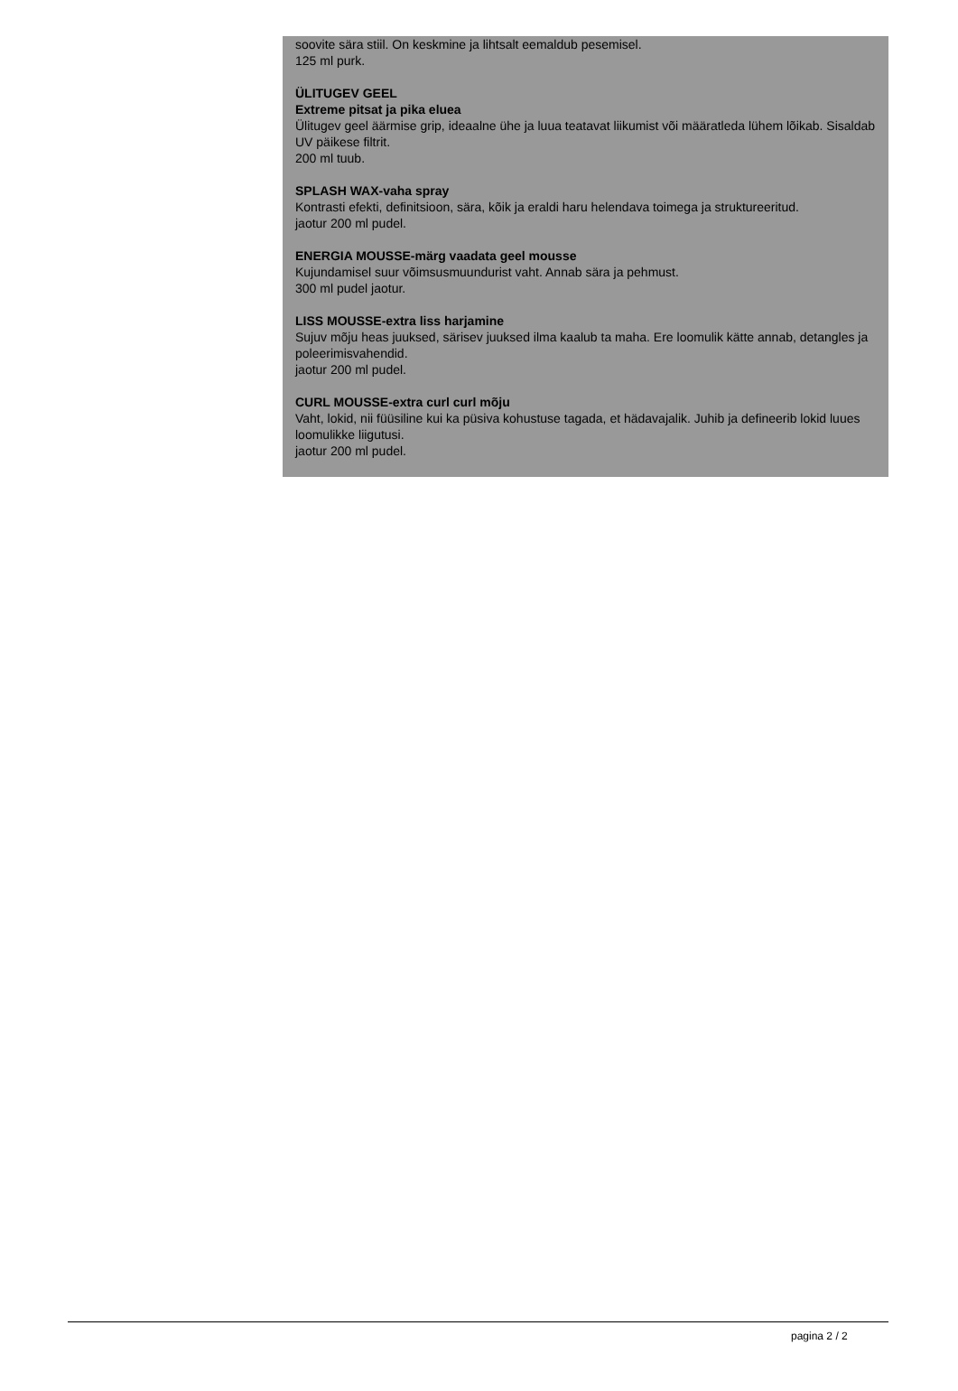soovite sära stiil. On keskmine ja lihtsalt eemaldub pesemisel.
125 ml purk.
ÜLITUGEV GEEL
Extreme pitsat ja pika eluea
Ülitugev geel äärmise grip, ideaalne ühe ja luua teatavat liikumist või määratleda lühem lõikab. Sisaldab UV päikese filtrit.
200 ml tuub.
SPLASH WAX-vaha spray
Kontrasti efekti, definitsioon, sära, kõik ja eraldi haru helendava toimega ja struktureeritud.
jaotur 200 ml pudel.
ENERGIA MOUSSE-märg vaadata geel mousse
Kujundamisel suur võimsusmuundurist vaht. Annab sära ja pehmust.
300 ml pudel jaotur.
LISS MOUSSE-extra liss harjamine
Sujuv mõju heas juuksed, särisev juuksed ilma kaalub ta maha. Ere loomulik kätte annab, detangles ja poleerimisvahendid.
jaotur 200 ml pudel.
CURL MOUSSE-extra curl curl mõju
Vaht, lokid, nii füüsiline kui ka püsiva kohustuse tagada, et hädavajalik. Juhib ja defineerib lokid luues loomulikke liigutusi.
jaotur 200 ml pudel.
pagina 2 / 2